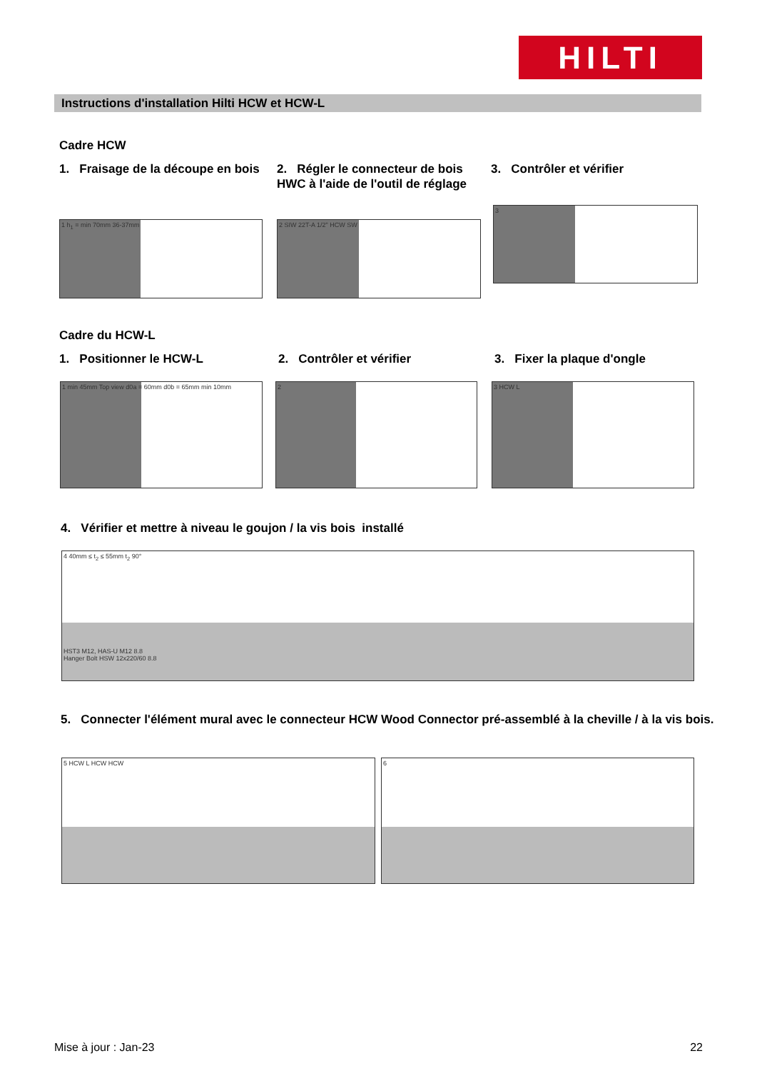HILTI
Instructions d'installation Hilti HCW et HCW-L
Cadre HCW
1. Fraisage de la découpe en bois
2. Régler le connecteur de bois HWC à l'aide de l'outil de réglage
3. Contrôler et vérifier
1 h<sub>1</sub> = min 70mm 36-37mm 2 SIW 22T-A 1/2" HCW SW
3
Cadre du HCW-L
1. Positionner le HCW-L 2. Contrôler et vérifier 3. Fixer la plaque d'ongle
1 min 45mm Top view d0a = 60mm d0b = 65mm min 10mm 2 3 HCW L
4. Vérifier et mettre à niveau le goujon / la vis bois installé
4 40mm ≤ t<sub>2</sub> ≤ 55mm t<sub>2</sub> 90°
HST3 M12, HAS-U M12 8.8
Hanger Bolt HSW 12x220/60 8.8
5. Connecter l'élément mural avec le connecteur HCW Wood Connector pré-assemblé à la cheville / à la vis bois.
5 HCW L HCW HCW 6
Mise à jour : Jan-23 22